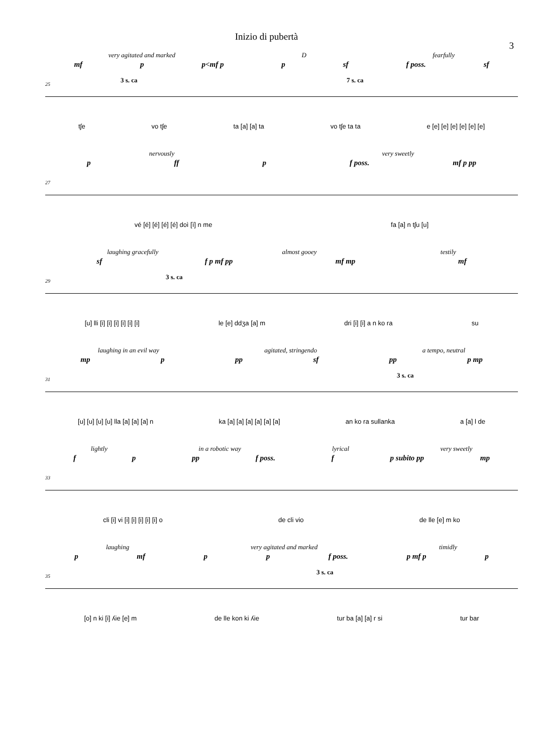Inizio di pubertà
3
very agitated and marked D fearfully
mf p p<mf p p sf f poss. sf
25
3 s. ca 7 s. ca
tʃe vo tʃe ta [a] [a] ta vo tʃe ta ta e [e] [e] [e] [e] [e] [e]
nervously very sweetly
p ff p f poss. mf p pp
27
vé [é] [é] [é] [é] doì [ì] n me fa [a] n tʃu [u]
laughing gracefully almost gooey testily
sf f p mf pp mf mp mf
29
3 s. ca
[u] lli [i] [i] [i] [i] [i] [i] le [e] ddʒa [a] m dri [i] [i] a n ko ra su
laughing in an evil way agitated, stringendo a tempo, neutral
mp p pp sf pp p mp
31
3 s. ca
[u] [u] [u] [u] lla [a] [a] [a] n ka [a] [a] [a] [a] [a] [a] an ko ra sullanka a [a] l de
lightly in a robotic way lyrical very sweetly
f p pp f poss. f p subito pp mp
33
cli [i] vi [i] [i] [i] [i] [i] o de cli vio de lle [e] m ko
laughing very agitated and marked timidly
p mf p p f poss. p mf p p
35
3 s. ca
[o] n ki [i] ʎie [e] m de lle kon ki ʎie tur ba [a] [a] r si tur bar